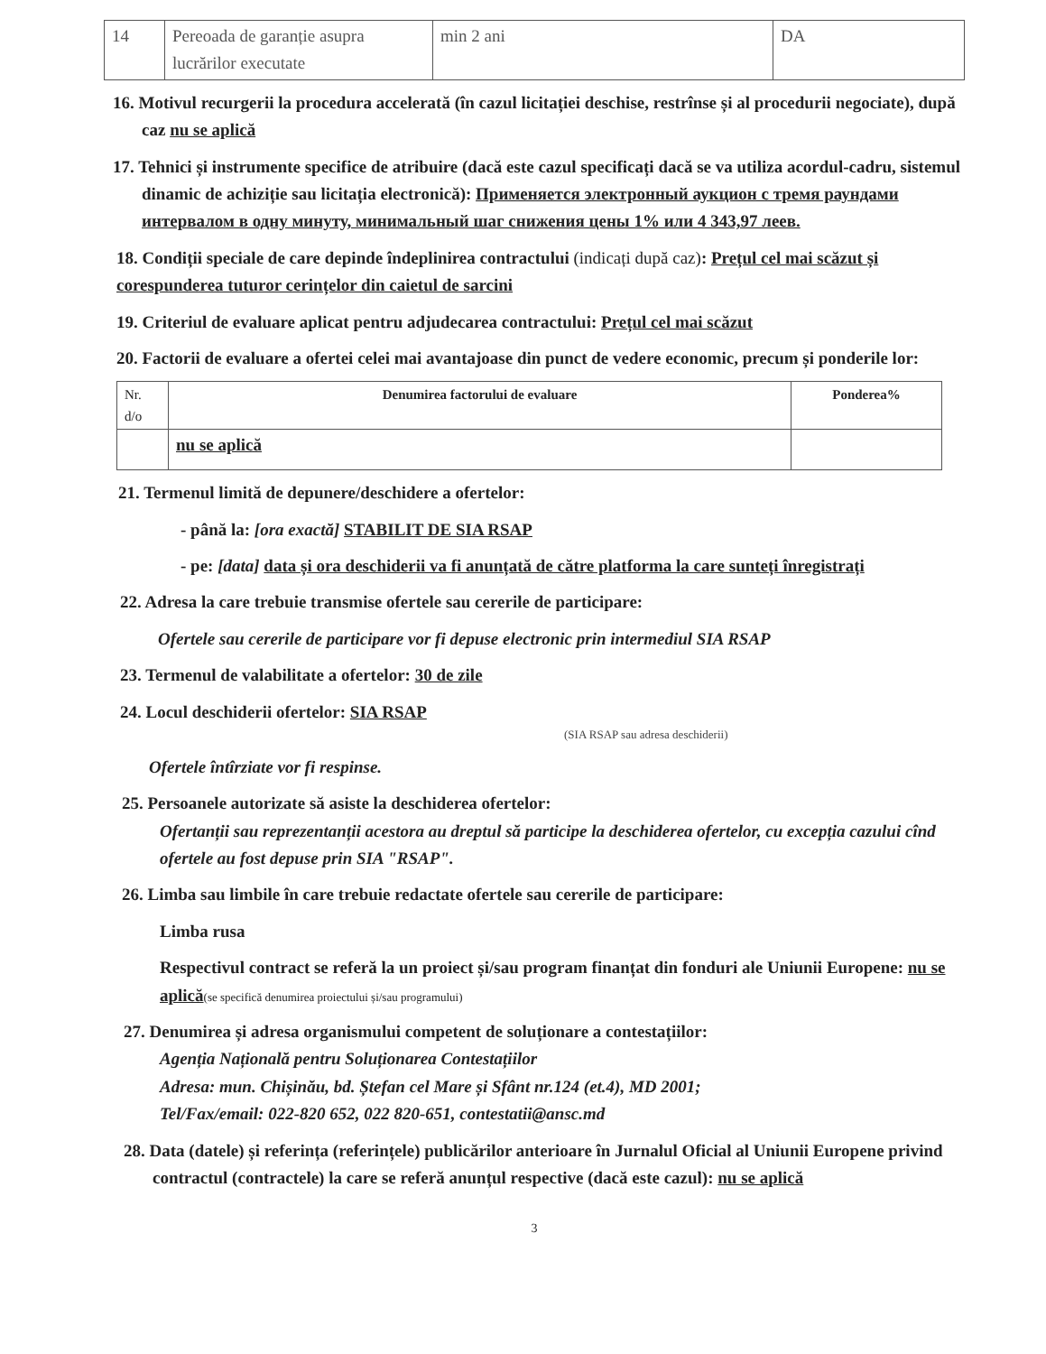| 14 | Pereoada de garanție asupra lucrărilor executate | min 2 ani | DA |
16. Motivul recurgerii la procedura accelerată (în cazul licitației deschise, restrînse și al procedurii negociate), după caz nu se aplică
17. Tehnici și instrumente specifice de atribuire (dacă este cazul specificați dacă se va utiliza acordul-cadru, sistemul dinamic de achiziție sau licitația electronică): Применяется электронный аукцион с тремя раундами интервалом в одну минуту, минимальный шаг снижения цены 1% или 4 343,97 леев.
18. Condiții speciale de care depinde îndeplinirea contractului (indicați după caz): Prețul cel mai scăzut și corespunderea tuturor cerințelor din caietul de sarcini
19. Criteriul de evaluare aplicat pentru adjudecarea contractului: Prețul cel mai scăzut
20. Factorii de evaluare a ofertei celei mai avantajoase din punct de vedere economic, precum și ponderile lor:
| Nr. d/o | Denumirea factorului de evaluare | Ponderea% |
| --- | --- | --- |
| | nu se aplică | |
21. Termenul limită de depunere/deschidere a ofertelor:
- până la: [ora exactă] STABILIT DE SIA RSAP
- pe: [data] data și ora deschiderii va fi anunțată de către platforma la care sunteți înregistrați
22. Adresa la care trebuie transmise ofertele sau cererile de participare:
Ofertele sau cererile de participare vor fi depuse electronic prin intermediul SIA RSAP
23. Termenul de valabilitate a ofertelor: 30 de zile
24. Locul deschiderii ofertelor: SIA RSAP
(SIA RSAP sau adresa deschiderii)
Ofertele întîrziate vor fi respinse.
25. Persoanele autorizate să asiste la deschiderea ofertelor:
Ofertanții sau reprezentanții acestora au dreptul să participe la deschiderea ofertelor, cu excepția cazului cînd ofertele au fost depuse prin SIA "RSAP".
26. Limba sau limbile în care trebuie redactate ofertele sau cererile de participare:
Limba rusa
Respectivul contract se referă la un proiect și/sau program finanțat din fonduri ale Uniunii Europene: nu se aplică(se specifică denumirea proiectului și/sau programului)
27. Denumirea și adresa organismului competent de soluționare a contestațiilor:
Agenția Națională pentru Soluționarea Contestațiilor
Adresa: mun. Chișinău, bd. Ștefan cel Mare și Sfânt nr.124 (et.4), MD 2001;
Tel/Fax/email: 022-820 652, 022 820-651, contestatii@ansc.md
28. Data (datele) și referința (referințele) publicărilor anterioare în Jurnalul Oficial al Uniunii Europene privind contractul (contractele) la care se referă anunțul respective (dacă este cazul): nu se aplică
3